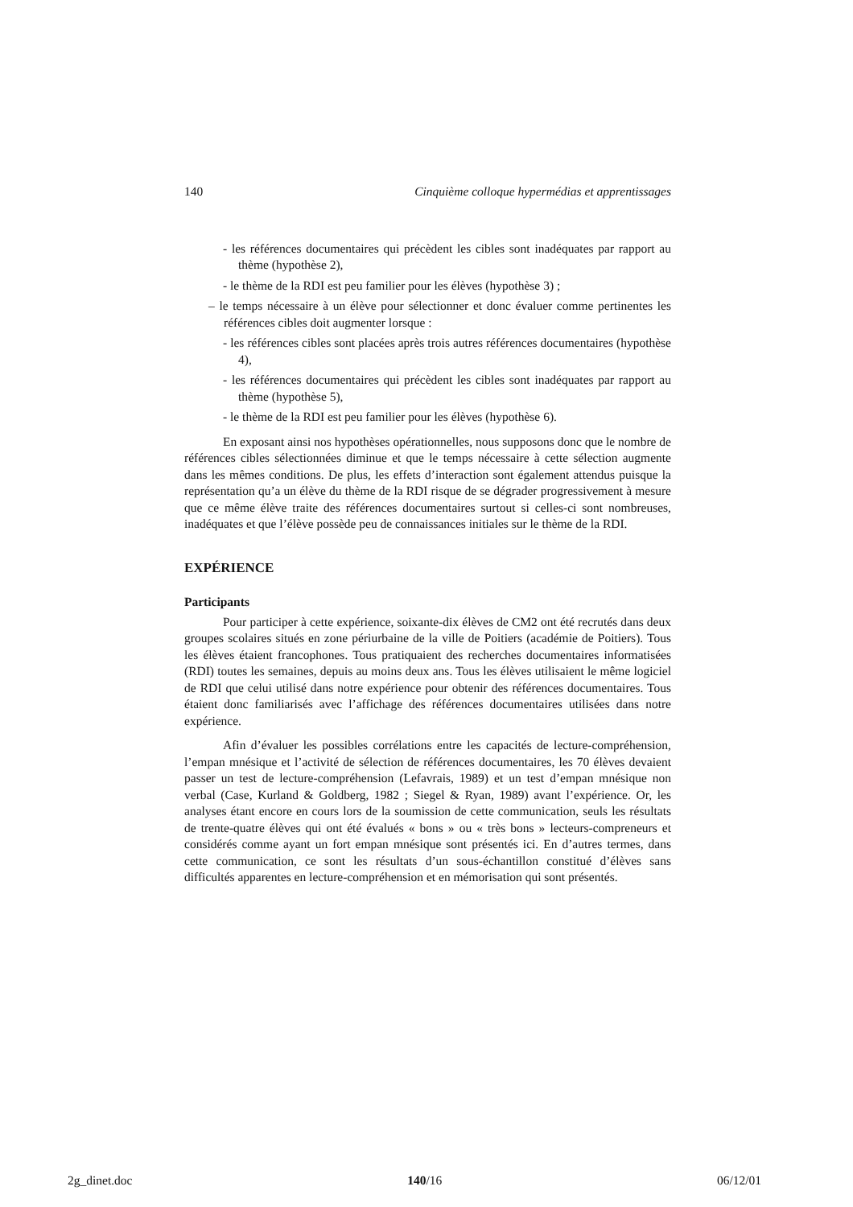140 Cinquième colloque hypermédias et apprentissages
- les références documentaires qui précèdent les cibles sont inadéquates par rapport au thème (hypothèse 2),
- le thème de la RDI est peu familier pour les élèves (hypothèse 3) ;
– le temps nécessaire à un élève pour sélectionner et donc évaluer comme pertinentes les références cibles doit augmenter lorsque :
- les références cibles sont placées après trois autres références documentaires (hypothèse 4),
- les références documentaires qui précèdent les cibles sont inadéquates par rapport au thème (hypothèse 5),
- le thème de la RDI est peu familier pour les élèves (hypothèse 6).
En exposant ainsi nos hypothèses opérationnelles, nous supposons donc que le nombre de références cibles sélectionnées diminue et que le temps nécessaire à cette sélection augmente dans les mêmes conditions. De plus, les effets d’interaction sont également attendus puisque la représentation qu’a un élève du thème de la RDI risque de se dégrader progressivement à mesure que ce même élève traite des références documentaires surtout si celles-ci sont nombreuses, inadéquates et que l’élève possède peu de connaissances initiales sur le thème de la RDI.
EXPÉRIENCE
Participants
Pour participer à cette expérience, soixante-dix élèves de CM2 ont été recrutés dans deux groupes scolaires situés en zone périurbaine de la ville de Poitiers (académie de Poitiers). Tous les élèves étaient francophones. Tous pratiquaient des recherches documentaires informatisées (RDI) toutes les semaines, depuis au moins deux ans. Tous les élèves utilisaient le même logiciel de RDI que celui utilisé dans notre expérience pour obtenir des références documentaires. Tous étaient donc familiarisés avec l’affichage des références documentaires utilisées dans notre expérience.
Afin d’évaluer les possibles corrélations entre les capacités de lecture-compréhension, l’empan mnésique et l’activité de sélection de références documentaires, les 70 élèves devaient passer un test de lecture-compréhension (Lefavrais, 1989) et un test d’empan mnésique non verbal (Case, Kurland & Goldberg, 1982 ; Siegel & Ryan, 1989) avant l’expérience. Or, les analyses étant encore en cours lors de la soumission de cette communication, seuls les résultats de trente-quatre élèves qui ont été évalués « bons » ou « très bons » lecteurs-compreneurs et considérés comme ayant un fort empan mnésique sont présentés ici. En d’autres termes, dans cette communication, ce sont les résultats d’un sous-échantillon constitué d’élèves sans difficultés apparentes en lecture-compréhension et en mémorisation qui sont présentés.
2g_dinet.doc 140/16 06/12/01